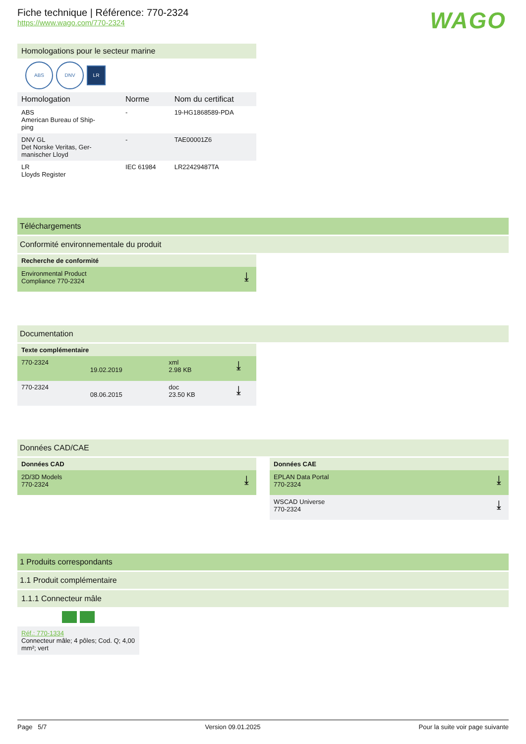Fiche technique | Référence: 770-2324
https://www.wago.com/770-2324
WAGO
Homologations pour le secteur marine
ABS DNV LR
| Homologation | Norme | Nom du certificat |
| --- | --- | --- |
| ABS American Bureau of Ship- ping | - | 19-HG1868589-PDA |
| DNV GL Det Norske Veritas, Ger- manischer Lloyd | - | TAE00001Z6 |
| LR Lloyds Register | IEC 61984 | LR22429487TA |
Téléchargements
Conformité environnementale du produit
Recherche de conformité
Environmental Product
Compliance 770-2324 ⤓
Documentation
Texte complémentaire
| 770-2324 | 19.02.2019 | xml 2.98 KB | ⤓ |
| 770-2324 | 08.06.2015 | doc 23.50 KB | ⤓ |
Données CAD/CAE
Données CAD
2D/3D Models
770-2324 ⤓
Données CAE
EPLAN Data Portal
770-2324 ⤓
WSCAD Universe
770-2324 ⤓
1 Produits correspondants
1.1 Produit complémentaire
1.1.1 Connecteur mâle
Réf.: 770-1334
Connecteur mâle; 4 pôles; Cod. Q; 4,00 mm²; vert
Page 5/7 Version 09.01.2025 Pour la suite voir page suivante